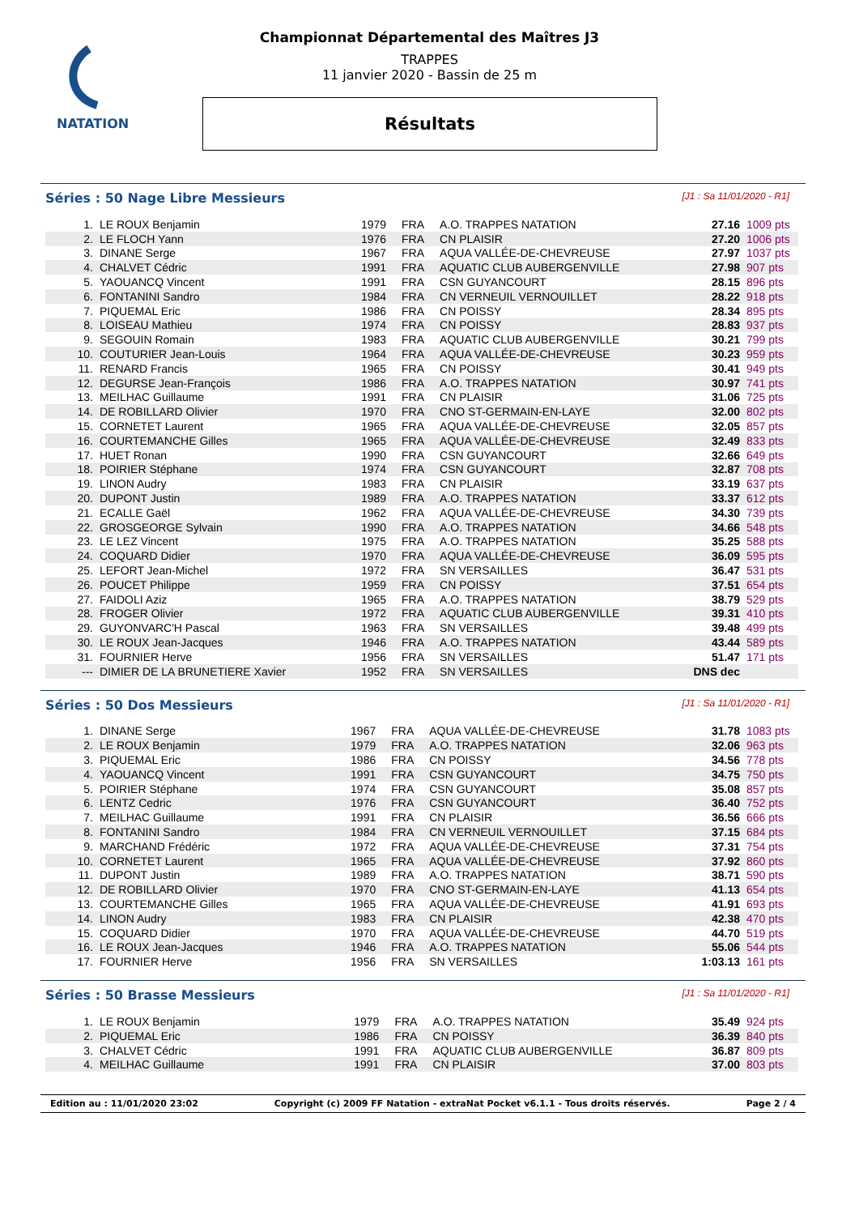NATATION
Championnat Départemental des Maîtres J3
TRAPPES
11 janvier 2020 - Bassin de 25 m
Résultats
Séries : 50 Nage Libre Messieurs [J1 : Sa 11/01/2020 - R1]
| 1. | LE ROUX Benjamin | 1979 | FRA | A.O. TRAPPES NATATION | 27.16 | 1009 pts |
| 2. | LE FLOCH Yann | 1976 | FRA | CN PLAISIR | 27.20 | 1006 pts |
| 3. | DINANE Serge | 1967 | FRA | AQUA VALLÉE-DE-CHEVREUSE | 27.97 | 1037 pts |
| 4. | CHALVET Cédric | 1991 | FRA | AQUATIC CLUB AUBERGENVILLE | 27.98 | 907 pts |
| 5. | YAOUANCQ Vincent | 1991 | FRA | CSN GUYANCOURT | 28.15 | 896 pts |
| 6. | FONTANINI Sandro | 1984 | FRA | CN VERNEUIL VERNOUILLET | 28.22 | 918 pts |
| 7. | PIQUEMAL Eric | 1986 | FRA | CN POISSY | 28.34 | 895 pts |
| 8. | LOISEAU Mathieu | 1974 | FRA | CN POISSY | 28.83 | 937 pts |
| 9. | SEGOUIN Romain | 1983 | FRA | AQUATIC CLUB AUBERGENVILLE | 30.21 | 799 pts |
| 10. | COUTURIER Jean-Louis | 1964 | FRA | AQUA VALLÉE-DE-CHEVREUSE | 30.23 | 959 pts |
| 11. | RENARD Francis | 1965 | FRA | CN POISSY | 30.41 | 949 pts |
| 12. | DEGURSE Jean-François | 1986 | FRA | A.O. TRAPPES NATATION | 30.97 | 741 pts |
| 13. | MEILHAC Guillaume | 1991 | FRA | CN PLAISIR | 31.06 | 725 pts |
| 14. | DE ROBILLARD Olivier | 1970 | FRA | CNO ST-GERMAIN-EN-LAYE | 32.00 | 802 pts |
| 15. | CORNETET Laurent | 1965 | FRA | AQUA VALLÉE-DE-CHEVREUSE | 32.05 | 857 pts |
| 16. | COURTEMANCHE Gilles | 1965 | FRA | AQUA VALLÉE-DE-CHEVREUSE | 32.49 | 833 pts |
| 17. | HUET Ronan | 1990 | FRA | CSN GUYANCOURT | 32.66 | 649 pts |
| 18. | POIRIER Stéphane | 1974 | FRA | CSN GUYANCOURT | 32.87 | 708 pts |
| 19. | LINON Audry | 1983 | FRA | CN PLAISIR | 33.19 | 637 pts |
| 20. | DUPONT Justin | 1989 | FRA | A.O. TRAPPES NATATION | 33.37 | 612 pts |
| 21. | ECALLE Gaël | 1962 | FRA | AQUA VALLÉE-DE-CHEVREUSE | 34.30 | 739 pts |
| 22. | GROSGEORGE Sylvain | 1990 | FRA | A.O. TRAPPES NATATION | 34.66 | 548 pts |
| 23. | LE LEZ Vincent | 1975 | FRA | A.O. TRAPPES NATATION | 35.25 | 588 pts |
| 24. | COQUARD Didier | 1970 | FRA | AQUA VALLÉE-DE-CHEVREUSE | 36.09 | 595 pts |
| 25. | LEFORT Jean-Michel | 1972 | FRA | SN VERSAILLES | 36.47 | 531 pts |
| 26. | POUCET Philippe | 1959 | FRA | CN POISSY | 37.51 | 654 pts |
| 27. | FAIDOLI Aziz | 1965 | FRA | A.O. TRAPPES NATATION | 38.79 | 529 pts |
| 28. | FROGER Olivier | 1972 | FRA | AQUATIC CLUB AUBERGENVILLE | 39.31 | 410 pts |
| 29. | GUYONVARC'H Pascal | 1963 | FRA | SN VERSAILLES | 39.48 | 499 pts |
| 30. | LE ROUX Jean-Jacques | 1946 | FRA | A.O. TRAPPES NATATION | 43.44 | 589 pts |
| 31. | FOURNIER Herve | 1956 | FRA | SN VERSAILLES | 51.47 | 171 pts |
| --- | DIMIER DE LA BRUNETIERE Xavier | 1952 | FRA | SN VERSAILLES | DNS dec | |
Séries : 50 Dos Messieurs [J1 : Sa 11/01/2020 - R1]
| 1. | DINANE Serge | 1967 | FRA | AQUA VALLÉE-DE-CHEVREUSE | 31.78 | 1083 pts |
| 2. | LE ROUX Benjamin | 1979 | FRA | A.O. TRAPPES NATATION | 32.06 | 963 pts |
| 3. | PIQUEMAL Eric | 1986 | FRA | CN POISSY | 34.56 | 778 pts |
| 4. | YAOUANCQ Vincent | 1991 | FRA | CSN GUYANCOURT | 34.75 | 750 pts |
| 5. | POIRIER Stéphane | 1974 | FRA | CSN GUYANCOURT | 35.08 | 857 pts |
| 6. | LENTZ Cedric | 1976 | FRA | CSN GUYANCOURT | 36.40 | 752 pts |
| 7. | MEILHAC Guillaume | 1991 | FRA | CN PLAISIR | 36.56 | 666 pts |
| 8. | FONTANINI Sandro | 1984 | FRA | CN VERNEUIL VERNOUILLET | 37.15 | 684 pts |
| 9. | MARCHAND Frédéric | 1972 | FRA | AQUA VALLÉE-DE-CHEVREUSE | 37.31 | 754 pts |
| 10. | CORNETET Laurent | 1965 | FRA | AQUA VALLÉE-DE-CHEVREUSE | 37.92 | 860 pts |
| 11. | DUPONT Justin | 1989 | FRA | A.O. TRAPPES NATATION | 38.71 | 590 pts |
| 12. | DE ROBILLARD Olivier | 1970 | FRA | CNO ST-GERMAIN-EN-LAYE | 41.13 | 654 pts |
| 13. | COURTEMANCHE Gilles | 1965 | FRA | AQUA VALLÉE-DE-CHEVREUSE | 41.91 | 693 pts |
| 14. | LINON Audry | 1983 | FRA | CN PLAISIR | 42.38 | 470 pts |
| 15. | COQUARD Didier | 1970 | FRA | AQUA VALLÉE-DE-CHEVREUSE | 44.70 | 519 pts |
| 16. | LE ROUX Jean-Jacques | 1946 | FRA | A.O. TRAPPES NATATION | 55.06 | 544 pts |
| 17. | FOURNIER Herve | 1956 | FRA | SN VERSAILLES | 1:03.13 | 161 pts |
Séries : 50 Brasse Messieurs [J1 : Sa 11/01/2020 - R1]
| 1. | LE ROUX Benjamin | 1979 | FRA | A.O. TRAPPES NATATION | 35.49 | 924 pts |
| 2. | PIQUEMAL Eric | 1986 | FRA | CN POISSY | 36.39 | 840 pts |
| 3. | CHALVET Cédric | 1991 | FRA | AQUATIC CLUB AUBERGENVILLE | 36.87 | 809 pts |
| 4. | MEILHAC Guillaume | 1991 | FRA | CN PLAISIR | 37.00 | 803 pts |
Edition au : 11/01/2020 23:02 Copyright (c) 2009 FF Natation - extraNat Pocket v6.1.1 - Tous droits réservés. Page 2 / 4